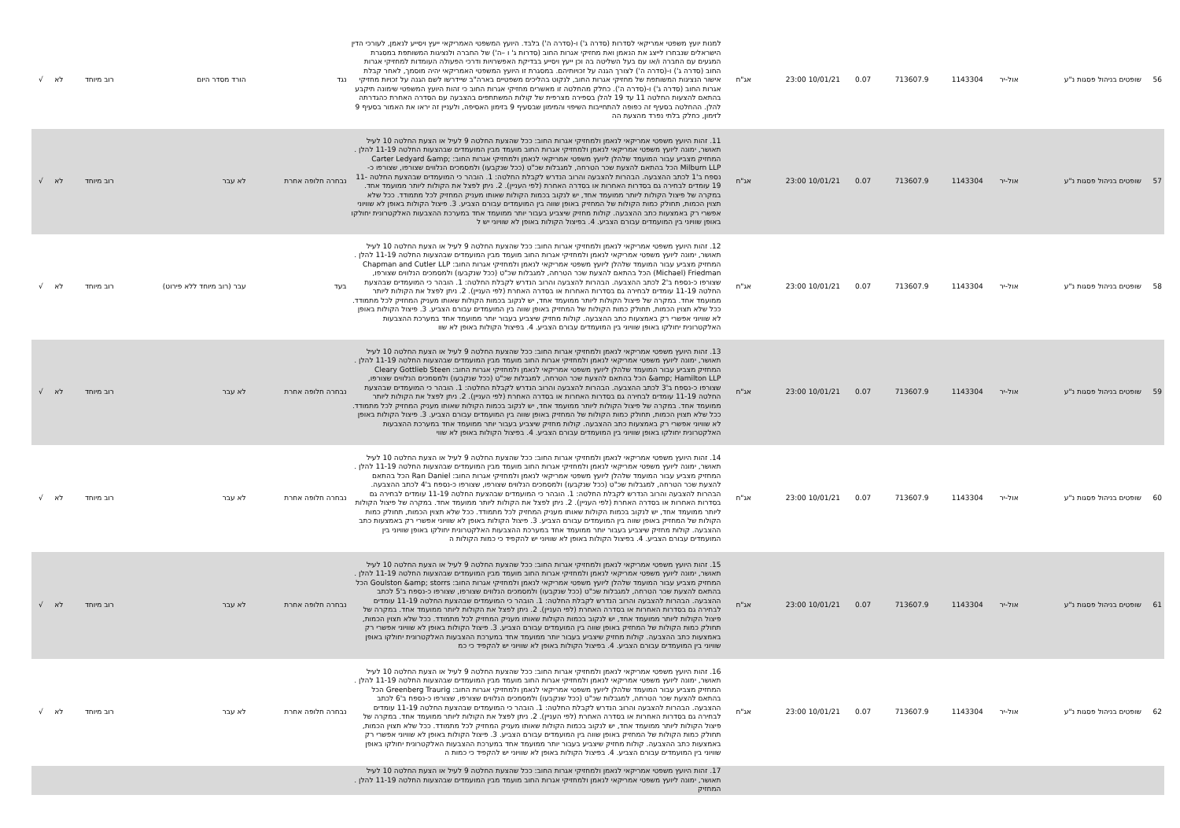| 56 | שופטים בניהול פסגות נ"ע | אול-יר | 1143304 | 713607.9 | 0.07 | 10/01/21 23:00 | אג"ח | למנות יועץ משפטי אמריקאי לסדרות (סדרה ג') ו-(סדרה ה') בלבד. היועץ המשפטי האמריקאי ייעץ ויסייע לנאמן, לעורכי הדין הישראלים שנבחרו לייצג את הנאמן ואת מחזיקי אגרות החוב (סדרות ג' ו –ה') של החברה ולנציגות המשותפת במסגרת המגעים עם החברה ו/או עם בעל השליטה בה וכן ייעץ ויסייע בבדיקת האפשרויות ודרכי הפעולה העומדות למחזיקי אגרות החוב (סדרה ג') ו-(סדרה ה') לצורך הגנה על זכויותיהם. במסגרת זו היועץ המשפטי האמריקאי יהיה מוסמך, לאחר קבלת אישור הנציגות המשותפת של מחזיקי אגרות החוב, לנקוט בהליכים משפטיים בארה"ב שיידרשו לשם הגנה על זכויות מחזיקי אגרות החוב (סדרה ג') ו-(סדרה ה'). כחלק מהחלטה זו מאשרים מחזיקי אגרות החוב כי זהות היועץ המשפטי שימונה תיקבע בהתאם להצעות החלטה 11 עד 19 להלן בספירה מצרפית של קולות המשתתפים בהצבעה עם הסדרה האחרת כהגדרתה להלן. ההחלטה בסעיף זה כפופה להתחייבות השיפוי והמימון שבסעיף 9 בזימון האסיפה, ולעניין זה יראו את האמור בסעיף 9 לזימון, כחלק בלתי נפרד מהצעת הה | נגד | הורד מסדר היום | רוב מיוחד | לא | √ |
| 57 | שופטים בניהול פסגות נ"ע | אול-יר | 1143304 | 713607.9 | 0.07 | 10/01/21 23:00 | אג"ח | 11. זהות היועץ משפטי אמריקאי לנאמן ולמחזיקי אגרות החוב: ככל שהצעת החלטה 9 לעיל או הצעת החלטה 10 לעיל תאושר, ימונה ליועץ משפטי אמריקאי לנאמן ולמחזיקי אגרות החוב מועמד מבין המועמדים שבהצעות החלטה 11-19 להלן . המחזיק מצביע עבור המועמד שלהלן ליועץ משפטי אמריקאי לנאמן ולמחזיקי אגרות החוב: Carter Ledyard &amp; Milburn LLP הכל בהתאם להצעת שכר הטרחה, למגבלות שכ"ט (ככל שנקבעו) ולמסמכים הנלווים שצורפו, שצורפו כ-נספח ב'1 לכתב ההצבעה. הבהרות להצבעה והרוב הנדרש לקבלת החלטה: 1. הובהר כי המועמדים שבהצעת החלטה 11-19 עומדים לבחירה גם בסדרות האחרות או בסדרה האחרת (לפי העניין). 2. ניתן לפצל את הקולות ליותר ממועמד אחד. במקרה של פיצול הקולות ליותר ממועמד אחד, יש לנקוב בכמות הקולות שאותו מעניק המחזיק לכל מתמודד. ככל שלא תצוין הכמות, תחולק כמות הקולות של המחזיק באופן שווה בין המועמדים עבורם הצביע. 3. פיצול הקולות באופן לא שוויוני אפשרי רק באמצעות כתב ההצבעה. קולות מחזיק שיצביע בעבור יותר ממועמד אחד במערכת ההצבעות האלקטרונית יחולקו באופן שוויוני בין המועמדים עבורם הצביע. 4. בפיצול הקולות באופן לא שוויוני יש ל | נבחרה חלופה אחרת | לא עבר | רוב מיוחד | לא | √ |
| 58 | שופטים בניהול פסגות נ"ע | אול-יר | 1143304 | 713607.9 | 0.07 | 10/01/21 23:00 | אג"ח | 12. זהות היועץ משפטי אמריקאי לנאמן ולמחזיקי אגרות החוב: ככל שהצעת החלטה 9 לעיל או הצעת החלטה 10 לעיל תאושר, ימונה ליועץ משפטי אמריקאי לנאמן ולמחזיקי אגרות החוב מועמד מבין המועמדים שבהצעות החלטה 11-19 להלן . המחזיק מצביע עבור המועמד שלהלן ליועץ משפטי אמריקאי לנאמן ולמחזיקי אגרות החוב: Chapman and Cutler LLP (Michael) Friedman הכל בהתאם להצעת שכר הטרחה, למגבלות שכ"ט (ככל שנקבעו) ולמסמכים הנלווים שצורפו, שצורפו כ-נספח ב'2 לכתב ההצבעה. הבהרות להצבעה והרוב הנדרש לקבלת החלטה: 1. הובהר כי המועמדים שבהצעת החלטה 11-19 עומדים לבחירה גם בסדרות האחרות או בסדרה האחרת (לפי העניין). 2. ניתן לפצל את הקולות ליותר ממועמד אחד. במקרה של פיצול הקולות ליותר ממועמד אחד, יש לנקוב בכמות הקולות שאותו מעניק המחזיק לכל מתמודד. ככל שלא תצוין הכמות, תחולק כמות הקולות של המחזיק באופן שווה בין המועמדים עבורם הצביע. 3. פיצול הקולות באופן לא שוויוני אפשרי רק באמצעות כתב ההצבעה. קולות מחזיק שיצביע בעבור יותר ממועמד אחד במערכת ההצבעות האלקטרונית יחולקו באופן שוויוני בין המועמדים עבורם הצביע. 4. בפיצול הקולות באופן לא שוו | בעד | עבר (רוב מיוחד ללא פירוט) | רוב מיוחד | לא | √ |
| 59 | שופטים בניהול פסגות נ"ע | אול-יר | 1143304 | 713607.9 | 0.07 | 10/01/21 23:00 | אג"ח | 13. זהות היועץ משפטי אמריקאי לנאמן ולמחזיקי אגרות החוב: ככל שהצעת החלטה 9 לעיל או הצעת החלטה 10 לעיל תאושר, ימונה ליועץ משפטי אמריקאי לנאמן ולמחזיקי אגרות החוב מועמד מבין המועמדים שבהצעות החלטה 11-19 להלן . המחזיק מצביע עבור המועמד שלהלן ליועץ משפטי אמריקאי לנאמן ולמחזיקי אגרות החוב: Cleary Gottlieb Steen &amp; Hamilton LLP הכל בהתאם להצעת שכר הטרחה, למגבלות שכ"ט (ככל שנקבעו) ולמסמכים הנלווים שצורפו, שצורפו כ-נספח ב'3 לכתב ההצבעה. הבהרות להצבעה והרוב הנדרש לקבלת החלטה: 1. הובהר כי המועמדים שבהצעת החלטה 11-19 עומדים לבחירה גם בסדרות האחרות או בסדרה האחרת (לפי העניין). 2. ניתן לפצל את הקולות ליותר ממועמד אחד. במקרה של פיצול הקולות ליותר ממועמד אחד, יש לנקוב בכמות הקולות שאותו מעניק המחזיק לכל מתמודד. ככל שלא תצוין הכמות, תחולק כמות הקולות של המחזיק באופן שווה בין המועמדים עבורם הצביע. 3. פיצול הקולות באופן לא שוויוני אפשרי רק באמצעות כתב ההצבעה. קולות מחזיק שיצביע בעבור יותר ממועמד אחד במערכת ההצבעות האלקטרונית יחולקו באופן שוויוני בין המועמדים עבורם הצביע. 4. בפיצול הקולות באופן לא שווי | נבחרה חלופה אחרת | לא עבר | רוב מיוחד | לא | √ |
| 60 | שופטים בניהול פסגות נ"ע | אול-יר | 1143304 | 713607.9 | 0.07 | 10/01/21 23:00 | אג"ח | 14. זהות היועץ משפטי אמריקאי לנאמן ולמחזיקי אגרות החוב: ככל שהצעת החלטה 9 לעיל או הצעת החלטה 10 לעיל תאושר, ימונה ליועץ משפטי אמריקאי לנאמן ולמחזיקי אגרות החוב מועמד מבין המועמדים שבהצעות החלטה 11-19 להלן . המחזיק מצביע עבור המועמד שלהלן ליועץ משפטי אמריקאי לנאמן ולמחזיקי אגרות החוב: Ran Daniel הכל בהתאם להצעת שכר הטרחה, למגבלות שכ"ט (ככל שנקבעו) ולמסמכים הנלווים שצורפו, שצורפו כ-נספח ב'4 לכתב ההצבעה. הבהרות להצבעה והרוב הנדרש לקבלת החלטה: 1. הובהר כי המועמדים שבהצעת החלטה 11-19 עומדים לבחירה גם בסדרות האחרות או בסדרה האחרת (לפי העניין). 2. ניתן לפצל את הקולות ליותר ממועמד אחד. במקרה של פיצול הקולות ליותר ממועמד אחד, יש לנקוב בכמות הקולות שאותו מעניק המחזיק לכל מתמודד. ככל שלא תצוין הכמות, תחולק כמות הקולות של המחזיק באופן שווה בין המועמדים עבורם הצביע. 3. פיצול הקולות באופן לא שוויוני אפשרי רק באמצעות כתב ההצבעה. קולות מחזיק שיצביע בעבור יותר ממועמד אחד במערכת ההצבעות האלקטרונית יחולקו באופן שוויוני בין המועמדים עבורם הצביע. 4. בפיצול הקולות באופן לא שוויוני יש להקפיד כי כמות הקולות ה | נבחרה חלופה אחרת | לא עבר | רוב מיוחד | לא | √ |
| 61 | שופטים בניהול פסגות נ"ע | אול-יר | 1143304 | 713607.9 | 0.07 | 10/01/21 23:00 | אג"ח | 15. זהות היועץ משפטי אמריקאי לנאמן ולמחזיקי אגרות החוב: ככל שהצעת החלטה 9 לעיל או הצעת החלטה 10 לעיל תאושר, ימונה ליועץ משפטי אמריקאי לנאמן ולמחזיקי אגרות החוב מועמד מבין המועמדים שבהצעות החלטה 11-19 להלן . המחזיק מצביע עבור המועמד שלהלן ליועץ משפטי אמריקאי לנאמן ולמחזיקי אגרות החוב: Goulston &amp; storrs הכל בהתאם להצעת שכר הטרחה, למגבלות שכ"ט (ככל שנקבעו) ולמסמכים הנלווים שצורפו, שצורפו כ-נספח ב'5 לכתב ההצבעה. הבהרות להצבעה והרוב הנדרש לקבלת החלטה: 1. הובהר כי המועמדים שבהצעת החלטה 11-19 עומדים לבחירה גם בסדרות האחרות או בסדרה האחרת (לפי העניין). 2. ניתן לפצל את הקולות ליותר ממועמד אחד. במקרה של פיצול הקולות ליותר ממועמד אחד, יש לנקוב בכמות הקולות שאותו מעניק המחזיק לכל מתמודד. ככל שלא תצוין הכמות, תחולק כמות הקולות של המחזיק באופן שווה בין המועמדים עבורם הצביע. 3. פיצול הקולות באופן לא שוויוני אפשרי רק באמצעות כתב ההצבעה. קולות מחזיק שיצביע בעבור יותר ממועמד אחד במערכת ההצבעות האלקטרונית יחולקו באופן שוויוני בין המועמדים עבורם הצביע. 4. בפיצול הקולות באופן לא שוויוני יש להקפיד כי כמ | נבחרה חלופה אחרת | לא עבר | רוב מיוחד | לא | √ |
| 62 | שופטים בניהול פסגות נ"ע | אול-יר | 1143304 | 713607.9 | 0.07 | 10/01/21 23:00 | אג"ח | 16. זהות היועץ משפטי אמריקאי לנאמן ולמחזיקי אגרות החוב: ככל שהצעת החלטה 9 לעיל או הצעת החלטה 10 לעיל תאושר, ימונה ליועץ משפטי אמריקאי לנאמן ולמחזיקי אגרות החוב מועמד מבין המועמדים שבהצעות החלטה 11-19 להלן . המחזיק מצביע עבור המועמד שלהלן ליועץ משפטי אמריקאי לנאמן ולמחזיקי אגרות החוב: Greenberg Traurig הכל בהתאם להצעת שכר הטרחה, למגבלות שכ"ט (ככל שנקבעו) ולמסמכים הנלווים שצורפו, שצורפו כ-נספח ב'6 לכתב ההצבעה. הבהרות להצבעה והרוב הנדרש לקבלת החלטה: 1. הובהר כי המועמדים שבהצעת החלטה 11-19 עומדים לבחירה גם בסדרות האחרות או בסדרה האחרת (לפי העניין). 2. ניתן לפצל את הקולות ליותר ממועמד אחד. במקרה של פיצול הקולות ליותר ממועמד אחד, יש לנקוב בכמות הקולות שאותו מעניק המחזיק לכל מתמודד. ככל שלא תצוין הכמות, תחולק כמות הקולות של המחזיק באופן שווה בין המועמדים עבורם הצביע. 3. פיצול הקולות באופן לא שוויוני אפשרי רק באמצעות כתב ההצבעה. קולות מחזיק שיצביע בעבור יותר ממועמד אחד במערכת ההצבעות האלקטרונית יחולקו באופן שוויוני בין המועמדים עבורם הצביע. 4. בפיצול הקולות באופן לא שוויוני יש להקפיד כי כמות ה | נבחרה חלופה אחרת | לא עבר | רוב מיוחד | לא | √ |
| | | | | | | | | 17. זהות היועץ משפטי אמריקאי לנאמן ולמחזיקי אגרות החוב: ככל שהצעת החלטה 9 לעיל או הצעת החלטה 10 לעיל תאושר, ימונה ליועץ משפטי אמריקאי לנאמן ולמחזיקי אגרות החוב מועמד מבין המועמדים שבהצעות החלטה 11-19 להלן . המחזיק | | | | | |